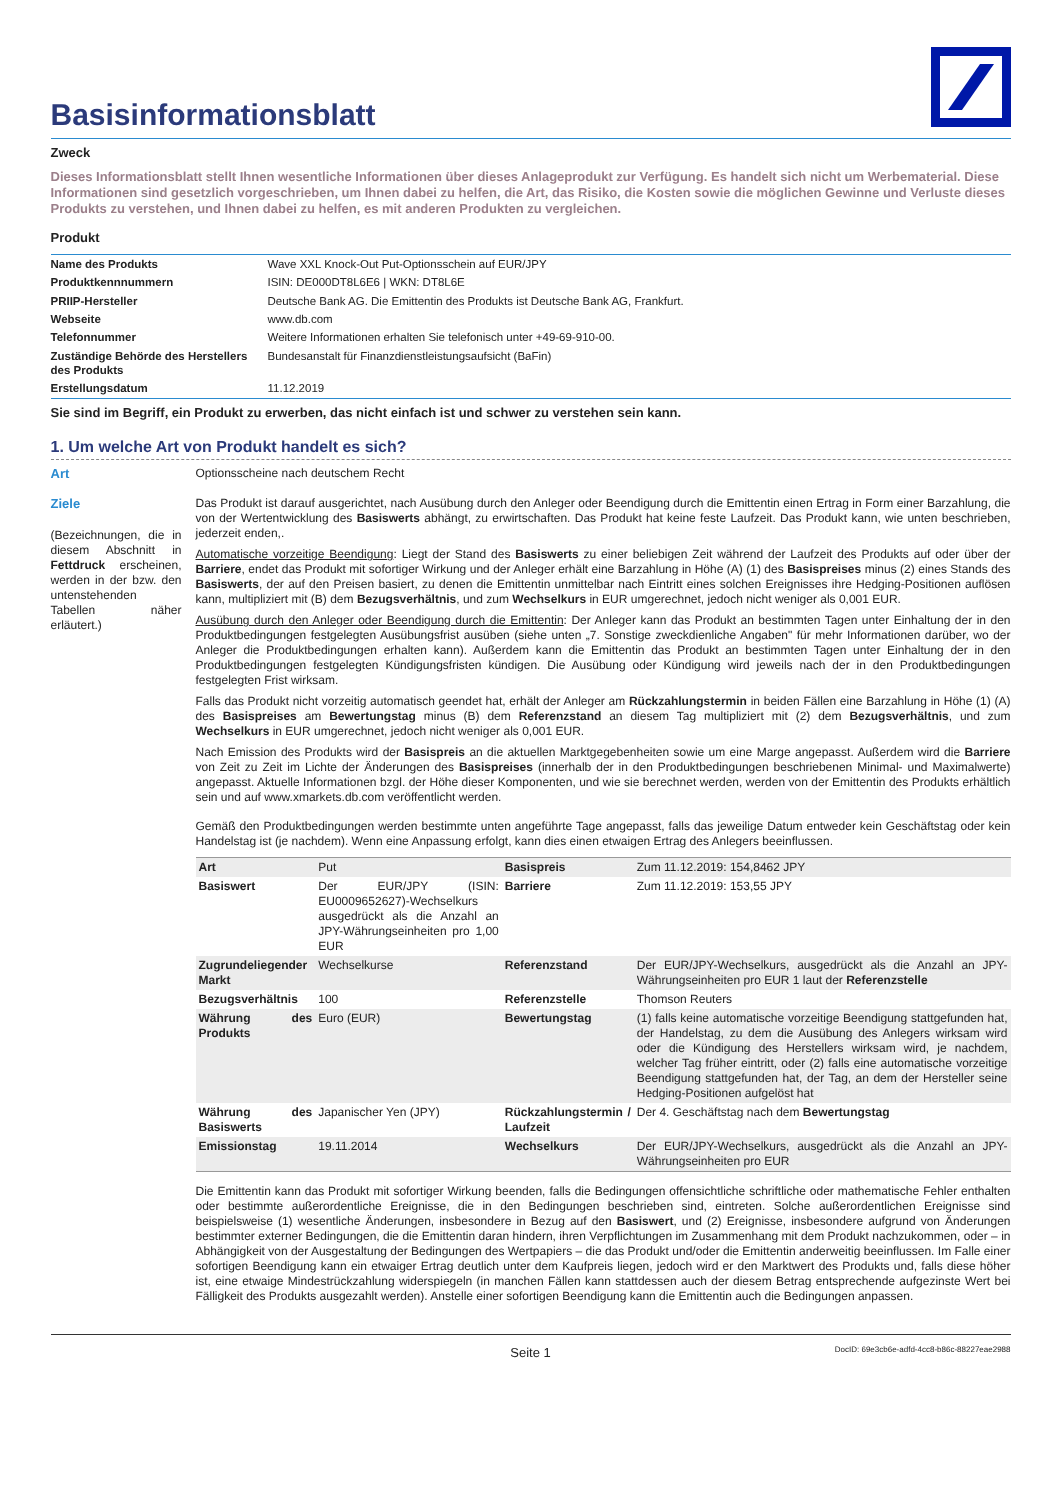Basisinformationsblatt
Zweck
Dieses Informationsblatt stellt Ihnen wesentliche Informationen über dieses Anlageprodukt zur Verfügung. Es handelt sich nicht um Werbematerial. Diese Informationen sind gesetzlich vorgeschrieben, um Ihnen dabei zu helfen, die Art, das Risiko, die Kosten sowie die möglichen Gewinne und Verluste dieses Produkts zu verstehen, und Ihnen dabei zu helfen, es mit anderen Produkten zu vergleichen.
Produkt
| Name des Produkts | Wave XXL Knock-Out Put-Optionsschein auf EUR/JPY |
| Produktkennnummern | ISIN: DE000DT8L6E6 / WKN: DT8L6E |
| PRIIP-Hersteller | Deutsche Bank AG. Die Emittentin des Produkts ist Deutsche Bank AG, Frankfurt. |
| Webseite | www.db.com |
| Telefonnummer | Weitere Informationen erhalten Sie telefonisch unter +49-69-910-00. |
| Zuständige Behörde des Herstellers des Produkts | Bundesanstalt für Finanzdienstleistungsaufsicht (BaFin) |
| Erstellungsdatum | 11.12.2019 |
Sie sind im Begriff, ein Produkt zu erwerben, das nicht einfach ist und schwer zu verstehen sein kann.
1. Um welche Art von Produkt handelt es sich?
Art Optionsscheine nach deutschem Recht
Ziele
(Bezeichnungen, die in diesem Abschnitt in Fettdruck erscheinen, werden in der bzw. den untenstehenden Tabellen näher erläutert.)
Das Produkt ist darauf ausgerichtet, nach Ausübung durch den Anleger oder Beendigung durch die Emittentin einen Ertrag in Form einer Barzahlung, die von der Wertentwicklung des Basiswerts abhängt, zu erwirtschaften. Das Produkt hat keine feste Laufzeit. Das Produkt kann, wie unten beschrieben, jederzeit enden,.
Automatische vorzeitige Beendigung: Liegt der Stand des Basiswerts zu einer beliebigen Zeit während der Laufzeit des Produkts auf oder über der Barriere, endet das Produkt mit sofortiger Wirkung und der Anleger erhält eine Barzahlung in Höhe (A) (1) des Basispreises minus (2) eines Stands des Basiswerts, der auf den Preisen basiert, zu denen die Emittentin unmittelbar nach Eintritt eines solchen Ereignisses ihre Hedging-Positionen auflösen kann, multipliziert mit (B) dem Bezugsverhältnis, und zum Wechselkurs in EUR umgerechnet, jedoch nicht weniger als 0,001 EUR.
Ausübung durch den Anleger oder Beendigung durch die Emittentin: Der Anleger kann das Produkt an bestimmten Tagen unter Einhaltung der in den Produktbedingungen festgelegten Ausübungsfrist ausüben (siehe unten „7. Sonstige zweckdienliche Angaben" für mehr Informationen darüber, wo der Anleger die Produktbedingungen erhalten kann). Außerdem kann die Emittentin das Produkt an bestimmten Tagen unter Einhaltung der in den Produktbedingungen festgelegten Kündigungsfristen kündigen. Die Ausübung oder Kündigung wird jeweils nach der in den Produktbedingungen festgelegten Frist wirksam.
Falls das Produkt nicht vorzeitig automatisch geendet hat, erhält der Anleger am Rückzahlungstermin in beiden Fällen eine Barzahlung in Höhe (1) (A) des Basispreises am Bewertungstag minus (B) dem Referenzstand an diesem Tag multipliziert mit (2) dem Bezugsverhältnis, und zum Wechselkurs in EUR umgerechnet, jedoch nicht weniger als 0,001 EUR.
Nach Emission des Produkts wird der Basispreis an die aktuellen Marktgegebenheiten sowie um eine Marge angepasst. Außerdem wird die Barriere von Zeit zu Zeit im Lichte der Änderungen des Basispreises (innerhalb der in den Produktbedingungen beschriebenen Minimal- und Maximalwerte) angepasst. Aktuelle Informationen bzgl. der Höhe dieser Komponenten, und wie sie berechnet werden, werden von der Emittentin des Produkts erhältlich sein und auf www.xmarkets.db.com veröffentlicht werden.
Gemäß den Produktbedingungen werden bestimmte unten angeführte Tage angepasst, falls das jeweilige Datum entweder kein Geschäftstag oder kein Handelstag ist (je nachdem). Wenn eine Anpassung erfolgt, kann dies einen etwaigen Ertrag des Anlegers beeinflussen.
| Art | Put | Basispreis | Zum 11.12.2019: 154,8462 JPY |
| Basiswert | Der EUR/JPY (ISIN: EU0009652627)-Wechselkurs ausgedrückt als die Anzahl an JPY-Währungseinheiten pro 1,00 EUR | Barriere | Zum 11.12.2019: 153,55 JPY |
| Zugrundeliegender Markt | Wechselkurse | Referenzstand | Der EUR/JPY-Wechselkurs, ausgedrückt als die Anzahl an JPY-Währungseinheiten pro EUR 1 laut der Referenzstelle |
| Bezugsverhältnis | 100 | Referenzstelle | Thomson Reuters |
| Währung des Produkts | Euro (EUR) | Bewertungstag | (1) falls keine automatische vorzeitige Beendigung stattgefunden hat, der Handelstag, zu dem die Ausübung des Anlegers wirksam wird oder die Kündigung des Herstellers wirksam wird, je nachdem, welcher Tag früher eintritt, oder (2) falls eine automatische vorzeitige Beendigung stattgefunden hat, der Tag, an dem der Hersteller seine Hedging-Positionen aufgelöst hat |
| Währung des Basiswerts | Japanischer Yen (JPY) | Rückzahlungstermin / Laufzeit | Der 4. Geschäftstag nach dem Bewertungstag |
| Emissionstag | 19.11.2014 | Wechselkurs | Der EUR/JPY-Wechselkurs, ausgedrückt als die Anzahl an JPY-Währungseinheiten pro EUR |
Die Emittentin kann das Produkt mit sofortiger Wirkung beenden, falls die Bedingungen offensichtliche schriftliche oder mathematische Fehler enthalten oder bestimmte außerordentliche Ereignisse, die in den Bedingungen beschrieben sind, eintreten. Solche außerordentlichen Ereignisse sind beispielsweise (1) wesentliche Änderungen, insbesondere in Bezug auf den Basiswert, und (2) Ereignisse, insbesondere aufgrund von Änderungen bestimmter externer Bedingungen, die die Emittentin daran hindern, ihren Verpflichtungen im Zusammenhang mit dem Produkt nachzukommen, oder – in Abhängigkeit von der Ausgestaltung der Bedingungen des Wertpapiers – die das Produkt und/oder die Emittentin anderweitig beeinflussen. Im Falle einer sofortigen Beendigung kann ein etwaiger Ertrag deutlich unter dem Kaufpreis liegen, jedoch wird er den Marktwert des Produkts und, falls diese höher ist, eine etwaige Mindestrückzahlung widerspiegeln (in manchen Fällen kann stattdessen auch der diesem Betrag entsprechende aufgezinste Wert bei Fälligkeit des Produkts ausgezahlt werden). Anstelle einer sofortigen Beendigung kann die Emittentin auch die Bedingungen anpassen.
Seite 1 DocID: 69e3cb6e-adfd-4cc8-b86c-88227eae2988